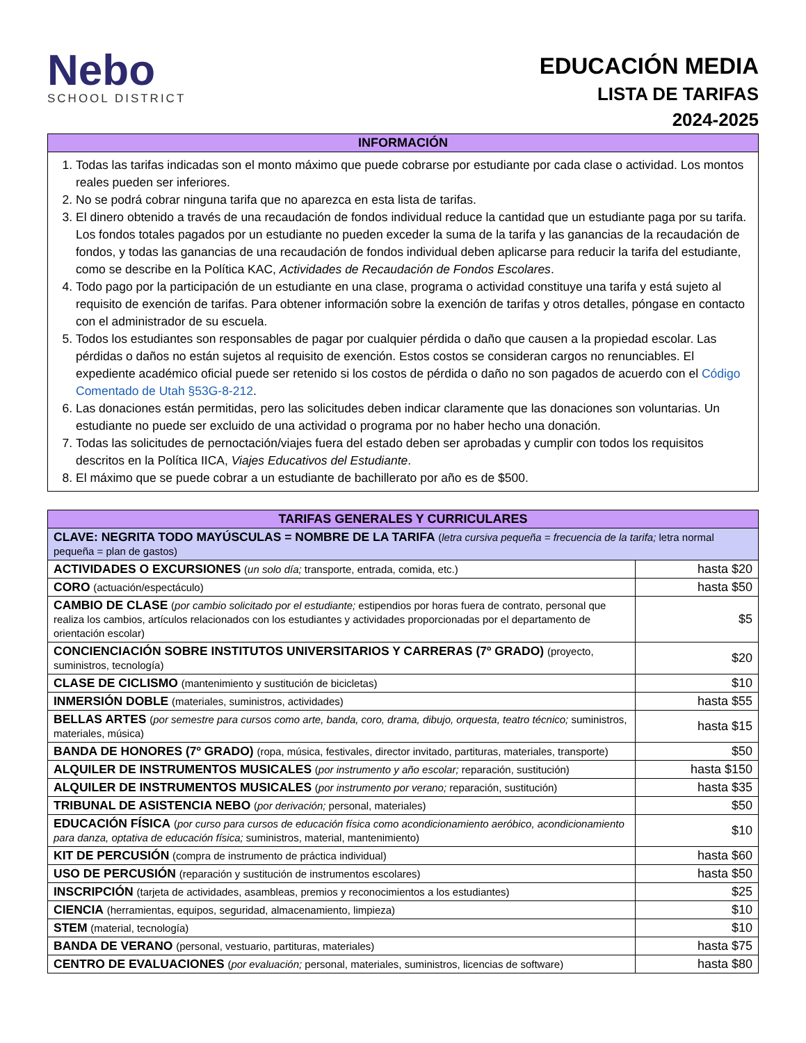Nebo
SCHOOL DISTRICT
EDUCACIÓN MEDIA
LISTA DE TARIFAS
2024-2025
| INFORMACIÓN |
| --- |
| 1. Todas las tarifas indicadas son el monto máximo que puede cobrarse por estudiante por cada clase o actividad. Los montos reales pueden ser inferiores. 2. No se podrá cobrar ninguna tarifa que no aparezca en esta lista de tarifas. 3. El dinero obtenido a través de una recaudación de fondos individual reduce la cantidad que un estudiante paga por su tarifa. Los fondos totales pagados por un estudiante no pueden exceder la suma de la tarifa y las ganancias de la recaudación de fondos, y todas las ganancias de una recaudación de fondos individual deben aplicarse para reducir la tarifa del estudiante, como se describe en la Política KAC, Actividades de Recaudación de Fondos Escolares . 4. Todo pago por la participación de un estudiante en una clase, programa o actividad constituye una tarifa y está sujeto al requisito de exención de tarifas. Para obtener información sobre la exención de tarifas y otros detalles, póngase en contacto con el administrador de su escuela. 5. Todos los estudiantes son responsables de pagar por cualquier pérdida o daño que causen a la propiedad escolar. Las pérdidas o daños no están sujetos al requisito de exención. Estos costos se consideran cargos no renunciables. El expediente académico oficial puede ser retenido si los costos de pérdida o daño no son pagados de acuerdo con el Código Comentado de Utah §53G-8-212 . 6. Las donaciones están permitidas, pero las solicitudes deben indicar claramente que las donaciones son voluntarias. Un estudiante no puede ser excluido de una actividad o programa por no haber hecho una donación. 7. Todas las solicitudes de pernoctación/viajes fuera del estado deben ser aprobadas y cumplir con todos los requisitos descritos en la Política IICA, Viajes Educativos del Estudiante . 8. El máximo que se puede cobrar a un estudiante de bachillerato por año es de $500. |
| TARIFAS GENERALES Y CURRICULARES | |
| --- | --- |
| CLAVE: NEGRITA TODO MAYÚSCULAS = NOMBRE DE LA TARIFA ( letra cursiva pequeña = frecuencia de la tarifa; letra normal pequeña = plan de gastos) | |
| ACTIVIDADES O EXCURSIONES ( un solo día; transporte, entrada, comida, etc.) | hasta $20 |
| CORO (actuación/espectáculo) | hasta $50 |
| CAMBIO DE CLASE ( por cambio solicitado por el estudiante; estipendios por horas fuera de contrato, personal que realiza los cambios, artículos relacionados con los estudiantes y actividades proporcionadas por el departamento de orientación escolar) | $5 |
| CONCIENCIACIÓN SOBRE INSTITUTOS UNIVERSITARIOS Y CARRERAS (7º GRADO) (proyecto, suministros, tecnología) | $20 |
| CLASE DE CICLISMO (mantenimiento y sustitución de bicicletas) | $10 |
| INMERSIÓN DOBLE (materiales, suministros, actividades) | hasta $55 |
| BELLAS ARTES ( por semestre para cursos como arte, banda, coro, drama, dibujo, orquesta, teatro técnico; suministros, materiales, música) | hasta $15 |
| BANDA DE HONORES (7º GRADO) (ropa, música, festivales, director invitado, partituras, materiales, transporte) | $50 |
| ALQUILER DE INSTRUMENTOS MUSICALES ( por instrumento y año escolar; reparación, sustitución) | hasta $150 |
| ALQUILER DE INSTRUMENTOS MUSICALES ( por instrumento por verano; reparación, sustitución) | hasta $35 |
| TRIBUNAL DE ASISTENCIA NEBO ( por derivación; personal, materiales) | $50 |
| EDUCACIÓN FÍSICA ( por curso para cursos de educación física como acondicionamiento aeróbico, acondicionamiento para danza, optativa de educación física; suministros, material, mantenimiento) | $10 |
| KIT DE PERCUSIÓN (compra de instrumento de práctica individual) | hasta $60 |
| USO DE PERCUSIÓN (reparación y sustitución de instrumentos escolares) | hasta $50 |
| INSCRIPCIÓN (tarjeta de actividades, asambleas, premios y reconocimientos a los estudiantes) | $25 |
| CIENCIA (herramientas, equipos, seguridad, almacenamiento, limpieza) | $10 |
| STEM (material, tecnología) | $10 |
| BANDA DE VERANO (personal, vestuario, partituras, materiales) | hasta $75 |
| CENTRO DE EVALUACIONES ( por evaluación; personal, materiales, suministros, licencias de software) | hasta $80 |